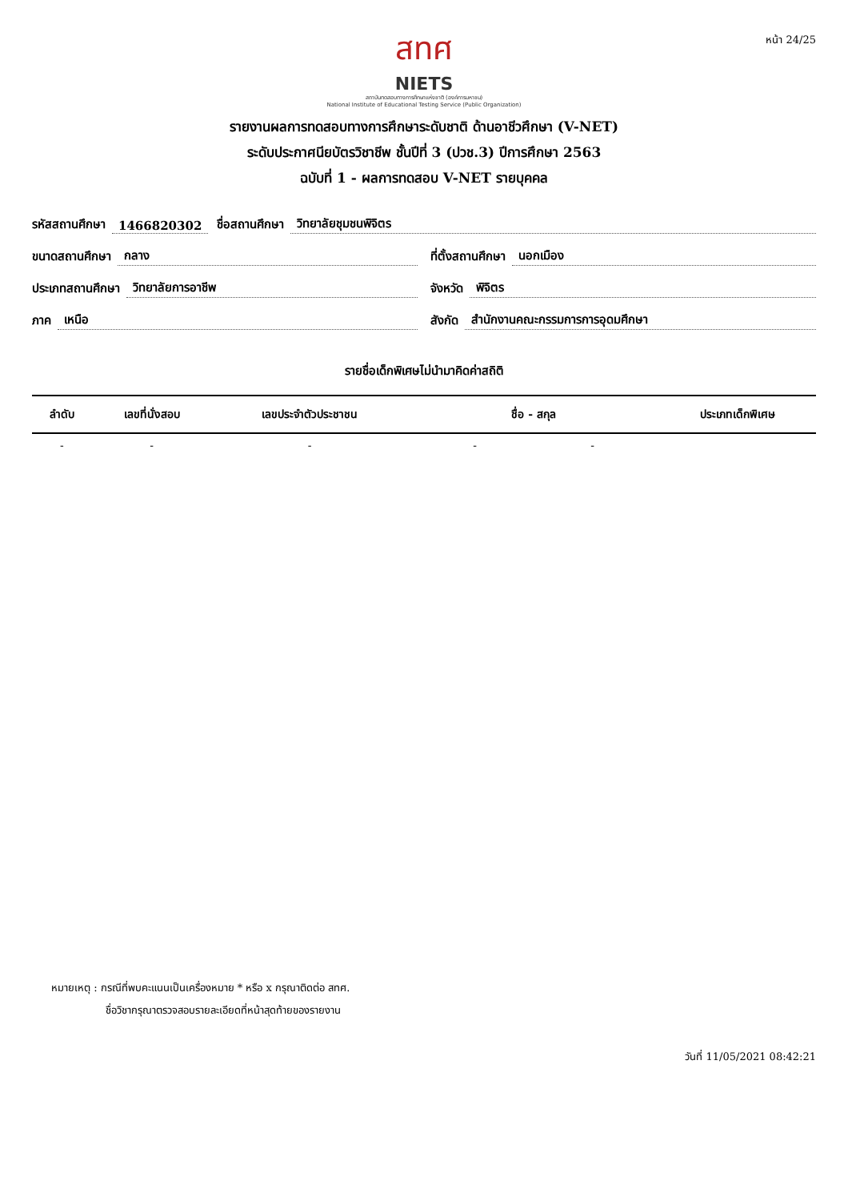หน้า 24/25
สทศ
NIETS
สถาบันทดสอบทางการศึกษาแห่งชาติ (องค์การมหาชน)
National Institute of Educational Testing Service (Public Organization)
รายงานผลการทดสอบทางการศึกษาระดับชาติ ด้านอาชีวศึกษา (V-NET)
ระดับประกาศนียบัตรวิชาชีพ ชั้นปีที่ 3 (ปวช.3) ปีการศึกษา 2563
ฉบับที่ 1 - ผลการทดสอบ V-NET รายบุคคล
รหัสสถานศึกษา 1466820302 ชื่อสถานศึกษา วิทยาลัยชุมชนพิจิตร
ขนาดสถานศึกษา กลาง
ที่ตั้งสถานศึกษา นอกเมือง
ประเภทสถานศึกษา วิทยาลัยการอาชีพ
จังหวัด พิจิตร
ภาค เหนือ
สังกัด สำนักงานคณะกรรมการการอุดมศึกษา
รายชื่อเด็กพิเศษไม่นำมาคิดค่าสถิติ
| ลำดับ | เลขที่นั่งสอบ | เลขประจำตัวประชาชน | ชื่อ - สกุล | ประเภทเด็กพิเศษ |
| --- | --- | --- | --- | --- |
| - | - | - | - - | |
หมายเหตุ : กรณีที่พบคะแนนเป็นเครื่องหมาย * หรือ x กรุณาติดต่อ สทศ.
ชื่อวิชากรุณาตรวจสอบรายละเอียดที่หน้าสุดท้ายของรายงาน
วันที่ 11/05/2021 08:42:21